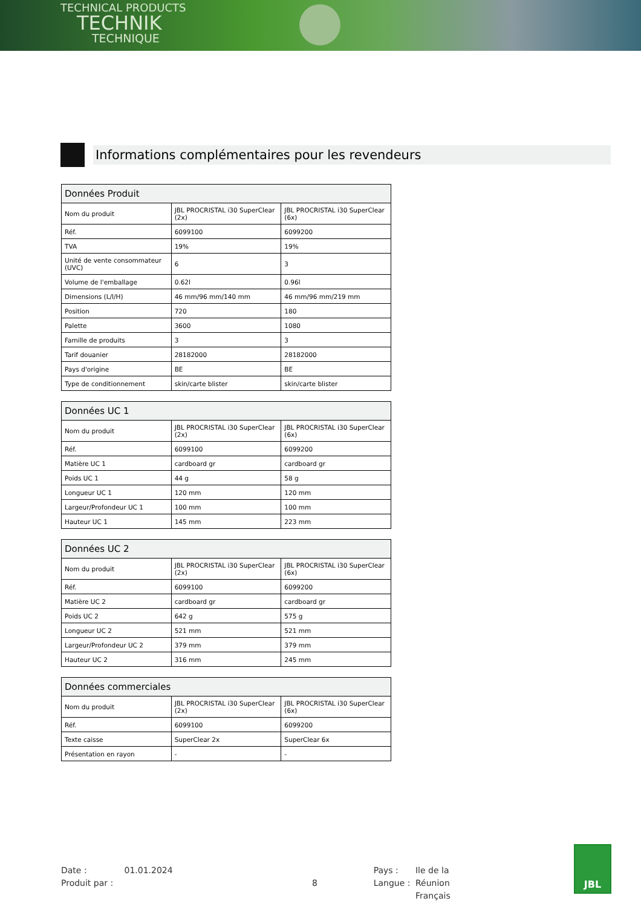TECHNICAL PRODUCTS
TECHNIK
TECHNIQUE
Informations complémentaires pour les revendeurs
| Données Produit | | |
| --- | --- | --- |
| Nom du produit | JBL PROCRISTAL i30 SuperClear (2x) | JBL PROCRISTAL i30 SuperClear (6x) |
| Réf. | 6099100 | 6099200 |
| TVA | 19% | 19% |
| Unité de vente consommateur (UVC) | 6 | 3 |
| Volume de l'emballage | 0.62l | 0.96l |
| Dimensions (L/l/H) | 46 mm/96 mm/140 mm | 46 mm/96 mm/219 mm |
| Position | 720 | 180 |
| Palette | 3600 | 1080 |
| Famille de produits | 3 | 3 |
| Tarif douanier | 28182000 | 28182000 |
| Pays d'origine | BE | BE |
| Type de conditionnement | skin/carte blister | skin/carte blister |
| Données UC 1 | | |
| --- | --- | --- |
| Nom du produit | JBL PROCRISTAL i30 SuperClear (2x) | JBL PROCRISTAL i30 SuperClear (6x) |
| Réf. | 6099100 | 6099200 |
| Matière UC 1 | cardboard gr | cardboard gr |
| Poids UC 1 | 44 g | 58 g |
| Longueur UC 1 | 120 mm | 120 mm |
| Largeur/Profondeur UC 1 | 100 mm | 100 mm |
| Hauteur UC 1 | 145 mm | 223 mm |
| Données UC 2 | | |
| --- | --- | --- |
| Nom du produit | JBL PROCRISTAL i30 SuperClear (2x) | JBL PROCRISTAL i30 SuperClear (6x) |
| Réf. | 6099100 | 6099200 |
| Matière UC 2 | cardboard gr | cardboard gr |
| Poids UC 2 | 642 g | 575 g |
| Longueur UC 2 | 521 mm | 521 mm |
| Largeur/Profondeur UC 2 | 379 mm | 379 mm |
| Hauteur UC 2 | 316 mm | 245 mm |
| Données commerciales | | |
| --- | --- | --- |
| Nom du produit | JBL PROCRISTAL i30 SuperClear (2x) | JBL PROCRISTAL i30 SuperClear (6x) |
| Réf. | 6099100 | 6099200 |
| Texte caisse | SuperClear 2x | SuperClear 6x |
| Présentation en rayon | - | - |
Date :
Produit par :
01.01.2024
8
Pays :
Langue :
Ile de la Réunion
Français
JBL